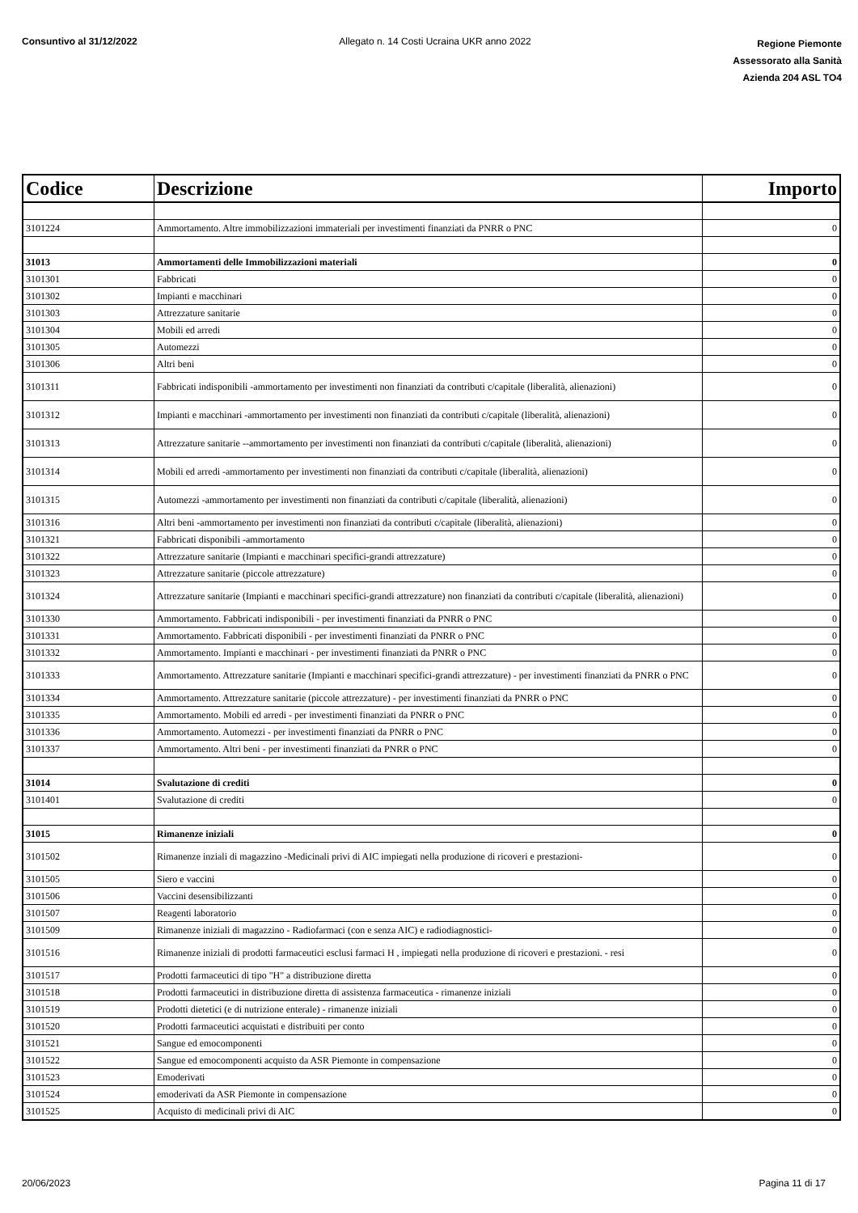Consuntivo al 31/12/2022 Allegato n. 14 Costi Ucraina UKR anno 2022
Regione Piemonte
Assessorato alla Sanità
Azienda 204 ASL TO4
| Codice | Descrizione | Importo |
| --- | --- | --- |
| 3101224 | Ammortamento. Altre immobilizzazioni immateriali per investimenti finanziati da PNRR o PNC | 0 |
| 31013 | Ammortamenti delle Immobilizzazioni materiali | 0 |
| 3101301 | Fabbricati | 0 |
| 3101302 | Impianti e macchinari | 0 |
| 3101303 | Attrezzature sanitarie | 0 |
| 3101304 | Mobili ed arredi | 0 |
| 3101305 | Automezzi | 0 |
| 3101306 | Altri beni | 0 |
| 3101311 | Fabbricati indisponibili -ammortamento per investimenti non finanziati da contributi c/capitale (liberalità, alienazioni) | 0 |
| 3101312 | Impianti e macchinari -ammortamento per investimenti non finanziati da contributi c/capitale (liberalità, alienazioni) | 0 |
| 3101313 | Attrezzature sanitarie --ammortamento per investimenti non finanziati da contributi c/capitale (liberalità, alienazioni) | 0 |
| 3101314 | Mobili ed arredi -ammortamento per investimenti non finanziati da contributi c/capitale (liberalità, alienazioni) | 0 |
| 3101315 | Automezzi -ammortamento per investimenti non finanziati da contributi c/capitale (liberalità, alienazioni) | 0 |
| 3101316 | Altri beni -ammortamento per investimenti non finanziati da contributi c/capitale (liberalità, alienazioni) | 0 |
| 3101321 | Fabbricati disponibili -ammortamento | 0 |
| 3101322 | Attrezzature sanitarie (Impianti e macchinari specifici-grandi attrezzature) | 0 |
| 3101323 | Attrezzature sanitarie (piccole attrezzature) | 0 |
| 3101324 | Attrezzature sanitarie (Impianti e macchinari specifici-grandi attrezzature) non finanziati da contributi c/capitale (liberalità, alienazioni) | 0 |
| 3101330 | Ammortamento. Fabbricati indisponibili - per investimenti finanziati da PNRR o PNC | 0 |
| 3101331 | Ammortamento. Fabbricati disponibili - per investimenti finanziati da PNRR o PNC | 0 |
| 3101332 | Ammortamento. Impianti e macchinari - per investimenti finanziati da PNRR o PNC | 0 |
| 3101333 | Ammortamento. Attrezzature sanitarie (Impianti e macchinari specifici-grandi attrezzature) - per investimenti finanziati da PNRR o PNC | 0 |
| 3101334 | Ammortamento. Attrezzature sanitarie (piccole attrezzature) - per investimenti finanziati da PNRR o PNC | 0 |
| 3101335 | Ammortamento. Mobili ed arredi - per investimenti finanziati da PNRR o PNC | 0 |
| 3101336 | Ammortamento. Automezzi - per investimenti finanziati da PNRR o PNC | 0 |
| 3101337 | Ammortamento. Altri beni - per investimenti finanziati da PNRR o PNC | 0 |
| 31014 | Svalutazione di crediti | 0 |
| 3101401 | Svalutazione di crediti | 0 |
| 31015 | Rimanenze iniziali | 0 |
| 3101502 | Rimanenze inziali di magazzino -Medicinali privi di AIC impiegati nella produzione di ricoveri e prestazioni- | 0 |
| 3101505 | Siero e vaccini | 0 |
| 3101506 | Vaccini desensibilizzanti | 0 |
| 3101507 | Reagenti laboratorio | 0 |
| 3101509 | Rimanenze iniziali di magazzino - Radiofarmaci (con e senza AIC) e radiodiagnostici- | 0 |
| 3101516 | Rimanenze iniziali di prodotti farmaceutici esclusi farmaci H , impiegati nella produzione di ricoveri e prestazioni. - resi | 0 |
| 3101517 | Prodotti farmaceutici di tipo "H" a distribuzione diretta | 0 |
| 3101518 | Prodotti farmaceutici in distribuzione diretta di assistenza farmaceutica - rimanenze iniziali | 0 |
| 3101519 | Prodotti dietetici (e di nutrizione enterale) - rimanenze iniziali | 0 |
| 3101520 | Prodotti farmaceutici acquistati e distribuiti per conto | 0 |
| 3101521 | Sangue ed emocomponenti | 0 |
| 3101522 | Sangue ed emocomponenti acquisto da ASR Piemonte in compensazione | 0 |
| 3101523 | Emoderivati | 0 |
| 3101524 | emoderivati da ASR Piemonte in compensazione | 0 |
| 3101525 | Acquisto di medicinali privi di AIC | 0 |
20/06/2023 Pagina 11 di 17